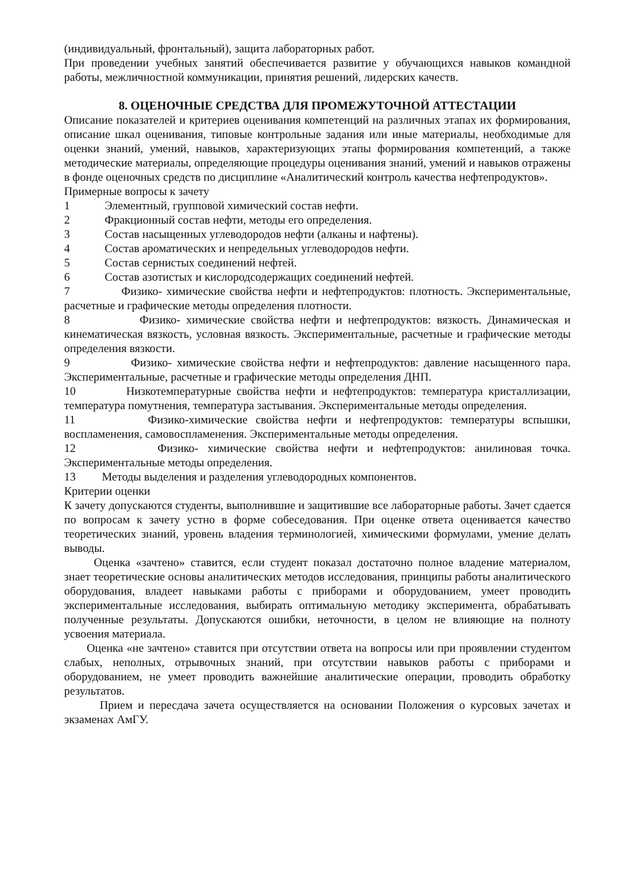(индивидуальный, фронтальный), защита лабораторных работ.
При проведении учебных занятий обеспечивается развитие у обучающихся навыков командной работы, межличностной коммуникации, принятия решений, лидерских качеств.
8. ОЦЕНОЧНЫЕ СРЕДСТВА ДЛЯ ПРОМЕЖУТОЧНОЙ АТТЕСТАЦИИ
Описание показателей и критериев оценивания компетенций на различных этапах их формирования, описание шкал оценивания, типовые контрольные задания или иные материалы, необходимые для оценки знаний, умений, навыков, характеризующих этапы формирования компетенций, а также методические материалы, определяющие процедуры оценивания знаний, умений и навыков отражены в фонде оценочных средств по дисциплине «Аналитический контроль качества нефтепродуктов».
Примерные вопросы к зачету
1 Элементный, групповой химический состав нефти.
2 Фракционный состав нефти, методы его определения.
3 Состав насыщенных углеводородов нефти (алканы и нафтены).
4 Состав ароматических и непредельных углеводородов нефти.
5 Состав сернистых соединений нефтей.
6 Состав азотистых и кислородсодержащих соединений нефтей.
7 Физико- химические свойства нефти и нефтепродуктов: плотность. Экспериментальные, расчетные и графические методы определения плотности.
8 Физико- химические свойства нефти и нефтепродуктов: вязкость. Динамическая и кинематическая вязкость, условная вязкость. Экспериментальные, расчетные и графические методы определения вязкости.
9 Физико- химические свойства нефти и нефтепродуктов: давление насыщенного пара. Экспериментальные, расчетные и графические методы определения ДНП.
10 Низкотемпературные свойства нефти и нефтепродуктов: температура кристаллизации, температура помутнения, температура застывания. Экспериментальные методы определения.
11 Физико-химические свойства нефти и нефтепродуктов: температуры вспышки, воспламенения, самовоспламенения. Экспериментальные методы определения.
12 Физико- химические свойства нефти и нефтепродуктов: анилиновая точка. Экспериментальные методы определения.
13 Методы выделения и разделения углеводородных компонентов.
Критерии оценки
К зачету допускаются студенты, выполнившие и защитившие все лабораторные работы. Зачет сдается по вопросам к зачету устно в форме собеседования. При оценке ответа оценивается качество теоретических знаний, уровень владения терминологией, химическими формулами, умение делать выводы.
Оценка «зачтено» ставится, если студент показал достаточно полное владение материалом, знает теоретические основы аналитических методов исследования, принципы работы аналитического оборудования, владеет навыками работы с приборами и оборудованием, умеет проводить экспериментальные исследования, выбирать оптимальную методику эксперимента, обрабатывать полученные результаты. Допускаются ошибки, неточности, в целом не влияющие на полноту усвоения материала.
Оценка «не зачтено» ставится при отсутствии ответа на вопросы или при проявлении студентом слабых, неполных, отрывочных знаний, при отсутствии навыков работы с приборами и оборудованием, не умеет проводить важнейшие аналитические операции, проводить обработку результатов.
Прием и пересдача зачета осуществляется на основании Положения о курсовых зачетах и экзаменах АмГУ.